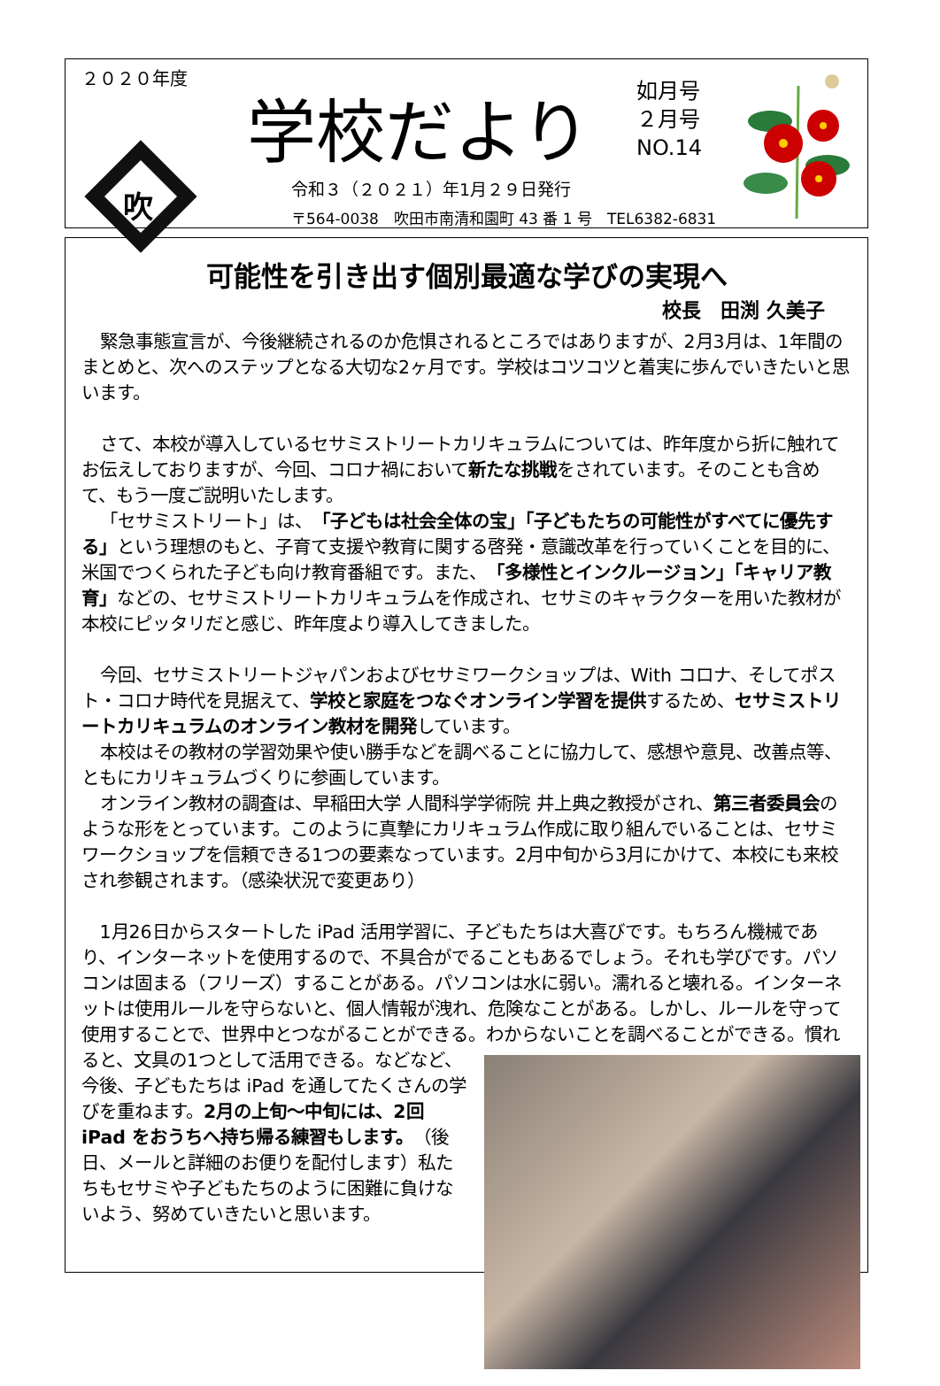２０２０年度
吹
学校だより
如月号
２月号
NO.14
令和３（２０２１）年1月２９日発行
〒564-0038　吹田市南清和園町 43 番 1 号　TEL6382-6831
可能性を引き出す個別最適な学びの実現へ
校長　田渕 久美子
緊急事態宣言が、今後継続されるのか危惧されるところではありますが、2月3月は、1年間のまとめと、次へのステップとなる大切な2ヶ月です。学校はコツコツと着実に歩んでいきたいと思います。
さて、本校が導入しているセサミストリートカリキュラムについては、昨年度から折に触れてお伝えしておりますが、今回、コロナ禍において新たな挑戦をされています。そのことも含めて、もう一度ご説明いたします。
「セサミストリート」は、「子どもは社会全体の宝」「子どもたちの可能性がすべてに優先する」という理想のもと、子育て支援や教育に関する啓発・意識改革を行っていくことを目的に、米国でつくられた子ども向け教育番組です。また、「多様性とインクルージョン」「キャリア教育」などの、セサミストリートカリキュラムを作成され、セサミのキャラクターを用いた教材が本校にピッタリだと感じ、昨年度より導入してきました。
今回、セサミストリートジャパンおよびセサミワークショップは、With コロナ、そしてポスト・コロナ時代を見据えて、学校と家庭をつなぐオンライン学習を提供するため、セサミストリートカリキュラムのオンライン教材を開発しています。
本校はその教材の学習効果や使い勝手などを調べることに協力して、感想や意見、改善点等、ともにカリキュラムづくりに参画しています。
オンライン教材の調査は、早稲田大学 人間科学学術院 井上典之教授がされ、第三者委員会のような形をとっています。このように真摯にカリキュラム作成に取り組んでいることは、セサミワークショップを信頼できる1つの要素なっています。2月中旬から3月にかけて、本校にも来校され参観されます。（感染状況で変更あり）
1月26日からスタートした iPad 活用学習に、子どもたちは大喜びです。もちろん機械であり、インターネットを使用するので、不具合がでることもあるでしょう。それも学びです。パソコンは固まる（フリーズ）することがある。パソコンは水に弱い。濡れると壊れる。インターネットは使用ルールを守らないと、個人情報が洩れ、危険なことがある。しかし、ルールを守って使用することで、世界中とつながることができる。わから ないことを調べることができる。慣れると、文具の1つとして活用できる。などなど、今後、子どもたちは iPad を通してたくさんの学びを重ねます。2月の上旬～中旬には、2回 iPad をおうちへ持ち帰る練習もします。（後日、メールと詳細のお便りを配付します）私たちもセサミや子どもたちのように困難に負けないよう、努めていきたいと思います。